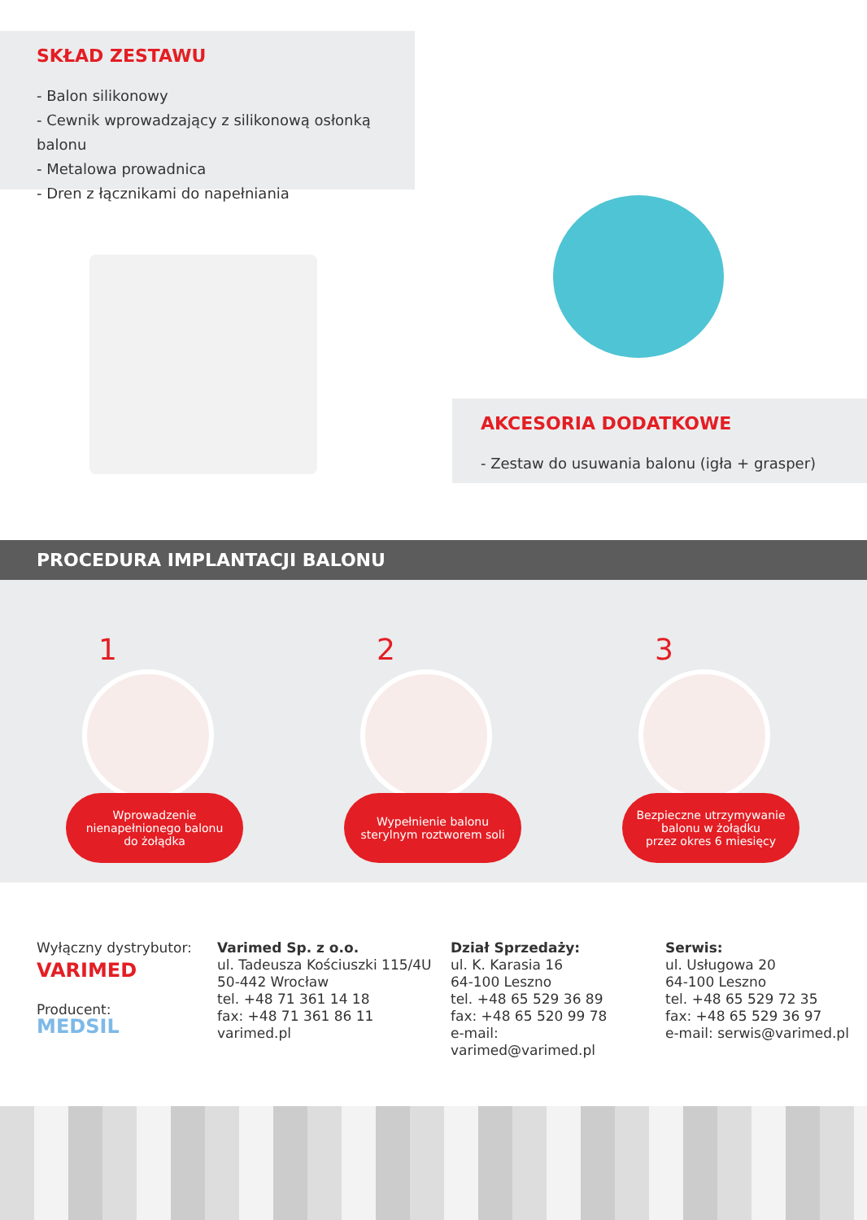SKŁAD ZESTAWU
- Balon silikonowy
- Cewnik wprowadzający z silikonową osłonką balonu
- Metalowa prowadnica
- Dren z łącznikami do napełniania
AKCESORIA DODATKOWE
- Zestaw do usuwania balonu (igła + grasper)
PROCEDURA IMPLANTACJI BALONU
1
Wprowadzenie
nienapełnionego balonu
do żołądka
2
Wypełnienie balonu
sterylnym roztworem soli
3
Bezpieczne utrzymywanie
balonu w żołądku
przez okres 6 miesięcy
Wyłączny dystrybutor:
VARIMED
Producent:
MEDSIL
Varimed Sp. z o.o.
ul. Tadeusza Kościuszki 115/4U
50-442 Wrocław
tel. +48 71 361 14 18
fax: +48 71 361 86 11
varimed.pl
Dział Sprzedaży:
ul. K. Karasia 16
64-100 Leszno
tel. +48 65 529 36 89
fax: +48 65 520 99 78
e-mail: varimed@varimed.pl
Serwis:
ul. Usługowa 20
64-100 Leszno
tel. +48 65 529 72 35
fax: +48 65 529 36 97
e-mail: serwis@varimed.pl